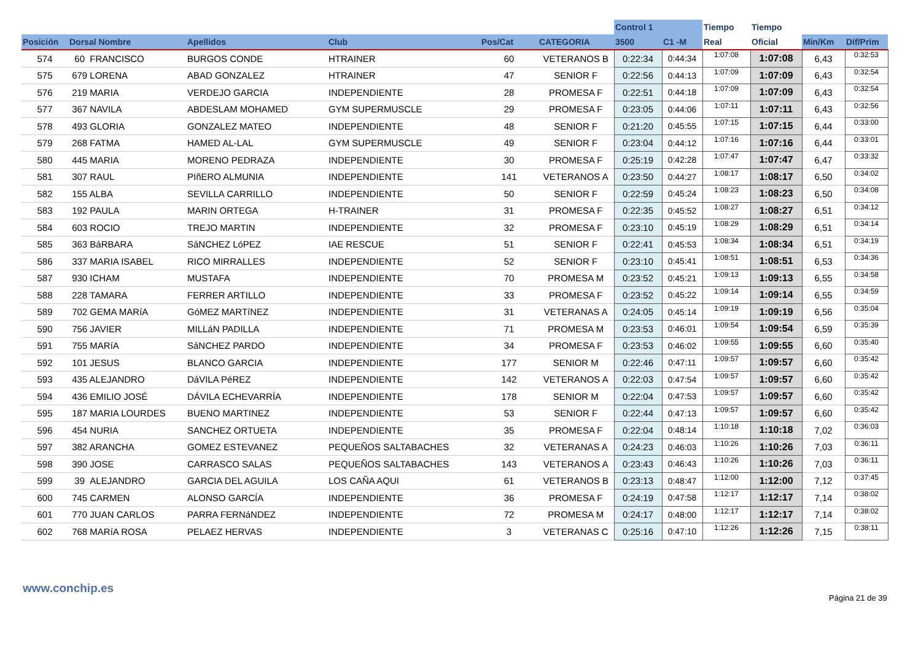| | | | | | | Control 1 | | Tiempo | Tiempo | | |
| --- | --- | --- | --- | --- | --- | --- | --- | --- | --- | --- | --- |
| Posición | Dorsal Nombre | Apellidos | Club | Pos/Cat | CATEGORIA | 3500 | C1 -M | Real | Oficial | Min/Km | Dif/Prim |
| 574 | 60 FRANCISCO | BURGOS CONDE | HTRAINER | 60 | VETERANOS B | 0:22:34 | 0:44:34 | 1:07:08 | 1:07:08 | 6,43 | 0:32:53 |
| 575 | 679 LORENA | ABAD GONZALEZ | HTRAINER | 47 | SENIOR F | 0:22:56 | 0:44:13 | 1:07:09 | 1:07:09 | 6,43 | 0:32:54 |
| 576 | 219 MARIA | VERDEJO GARCIA | INDEPENDIENTE | 28 | PROMESA F | 0:22:51 | 0:44:18 | 1:07:09 | 1:07:09 | 6,43 | 0:32:54 |
| 577 | 367 NAVILA | ABDESLAM MOHAMED | GYM SUPERMUSCLE | 29 | PROMESA F | 0:23:05 | 0:44:06 | 1:07:11 | 1:07:11 | 6,43 | 0:32:56 |
| 578 | 493 GLORIA | GONZALEZ MATEO | INDEPENDIENTE | 48 | SENIOR F | 0:21:20 | 0:45:55 | 1:07:15 | 1:07:15 | 6,44 | 0:33:00 |
| 579 | 268 FATMA | HAMED AL-LAL | GYM SUPERMUSCLE | 49 | SENIOR F | 0:23:04 | 0:44:12 | 1:07:16 | 1:07:16 | 6,44 | 0:33:01 |
| 580 | 445 MARIA | MORENO PEDRAZA | INDEPENDIENTE | 30 | PROMESA F | 0:25:19 | 0:42:28 | 1:07:47 | 1:07:47 | 6,47 | 0:33:32 |
| 581 | 307 RAUL | PIñERO ALMUNIA | INDEPENDIENTE | 141 | VETERANOS A | 0:23:50 | 0:44:27 | 1:08:17 | 1:08:17 | 6,50 | 0:34:02 |
| 582 | 155 ALBA | SEVILLA CARRILLO | INDEPENDIENTE | 50 | SENIOR F | 0:22:59 | 0:45:24 | 1:08:23 | 1:08:23 | 6,50 | 0:34:08 |
| 583 | 192 PAULA | MARIN ORTEGA | H-TRAINER | 31 | PROMESA F | 0:22:35 | 0:45:52 | 1:08:27 | 1:08:27 | 6,51 | 0:34:12 |
| 584 | 603 ROCIO | TREJO MARTIN | INDEPENDIENTE | 32 | PROMESA F | 0:23:10 | 0:45:19 | 1:08:29 | 1:08:29 | 6,51 | 0:34:14 |
| 585 | 363 BáRBARA | SáNCHEZ LóPEZ | IAE RESCUE | 51 | SENIOR F | 0:22:41 | 0:45:53 | 1:08:34 | 1:08:34 | 6,51 | 0:34:19 |
| 586 | 337 MARIA ISABEL | RICO MIRRALLES | INDEPENDIENTE | 52 | SENIOR F | 0:23:10 | 0:45:41 | 1:08:51 | 1:08:51 | 6,53 | 0:34:36 |
| 587 | 930 ICHAM | MUSTAFA | INDEPENDIENTE | 70 | PROMESA M | 0:23:52 | 0:45:21 | 1:09:13 | 1:09:13 | 6,55 | 0:34:58 |
| 588 | 228 TAMARA | FERRER ARTILLO | INDEPENDIENTE | 33 | PROMESA F | 0:23:52 | 0:45:22 | 1:09:14 | 1:09:14 | 6,55 | 0:34:59 |
| 589 | 702 GEMA MARíA | GóMEZ MARTíNEZ | INDEPENDIENTE | 31 | VETERANAS A | 0:24:05 | 0:45:14 | 1:09:19 | 1:09:19 | 6,56 | 0:35:04 |
| 590 | 756 JAVIER | MILLáN PADILLA | INDEPENDIENTE | 71 | PROMESA M | 0:23:53 | 0:46:01 | 1:09:54 | 1:09:54 | 6,59 | 0:35:39 |
| 591 | 755 MARíA | SáNCHEZ PARDO | INDEPENDIENTE | 34 | PROMESA F | 0:23:53 | 0:46:02 | 1:09:55 | 1:09:55 | 6,60 | 0:35:40 |
| 592 | 101 JESUS | BLANCO GARCIA | INDEPENDIENTE | 177 | SENIOR M | 0:22:46 | 0:47:11 | 1:09:57 | 1:09:57 | 6,60 | 0:35:42 |
| 593 | 435 ALEJANDRO | DáVILA PéREZ | INDEPENDIENTE | 142 | VETERANOS A | 0:22:03 | 0:47:54 | 1:09:57 | 1:09:57 | 6,60 | 0:35:42 |
| 594 | 436 EMILIO JOSÉ | DÁVILA ECHEVARRÍA | INDEPENDIENTE | 178 | SENIOR M | 0:22:04 | 0:47:53 | 1:09:57 | 1:09:57 | 6,60 | 0:35:42 |
| 595 | 187 MARIA LOURDES | BUENO MARTINEZ | INDEPENDIENTE | 53 | SENIOR F | 0:22:44 | 0:47:13 | 1:09:57 | 1:09:57 | 6,60 | 0:35:42 |
| 596 | 454 NURIA | SANCHEZ ORTUETA | INDEPENDIENTE | 35 | PROMESA F | 0:22:04 | 0:48:14 | 1:10:18 | 1:10:18 | 7,02 | 0:36:03 |
| 597 | 382 ARANCHA | GOMEZ ESTEVANEZ | PEQUEÑOS SALTABACHES | 32 | VETERANAS A | 0:24:23 | 0:46:03 | 1:10:26 | 1:10:26 | 7,03 | 0:36:11 |
| 598 | 390 JOSE | CARRASCO SALAS | PEQUEÑOS SALTABACHES | 143 | VETERANOS A | 0:23:43 | 0:46:43 | 1:10:26 | 1:10:26 | 7,03 | 0:36:11 |
| 599 | 39 ALEJANDRO | GARCIA DEL AGUILA | LOS CAÑA AQUI | 61 | VETERANOS B | 0:23:13 | 0:48:47 | 1:12:00 | 1:12:00 | 7,12 | 0:37:45 |
| 600 | 745 CARMEN | ALONSO GARCÍA | INDEPENDIENTE | 36 | PROMESA F | 0:24:19 | 0:47:58 | 1:12:17 | 1:12:17 | 7,14 | 0:38:02 |
| 601 | 770 JUAN CARLOS | PARRA FERNáNDEZ | INDEPENDIENTE | 72 | PROMESA M | 0:24:17 | 0:48:00 | 1:12:17 | 1:12:17 | 7,14 | 0:38:02 |
| 602 | 768 MARíA ROSA | PELAEZ HERVAS | INDEPENDIENTE | 3 | VETERANAS C | 0:25:16 | 0:47:10 | 1:12:26 | 1:12:26 | 7,15 | 0:38:11 |
www.conchip.es
Página 21 de 39